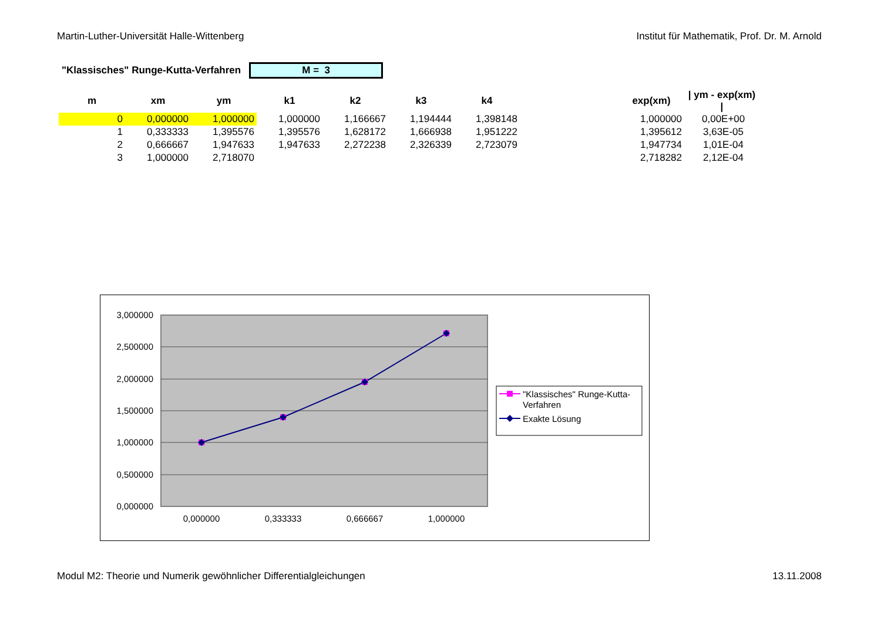Martin-Luther-Universität Halle-Wittenberg Institut für Mathematik, Prof. Dr. M. Arnold
"Klassisches" Runge-Kutta-Verfahren
M = 3
| m | xm | ym | k1 | k2 | k3 | k4 | | exp(xm) | / ym - exp(xm) / |
| --- | --- | --- | --- | --- | --- | --- | --- | --- | --- |
| 0 | 0,000000 | 1,000000 | 1,000000 | 1,166667 | 1,194444 | 1,398148 | | 1,000000 | 0,00E+00 |
| 1 | 0,333333 | 1,395576 | 1,395576 | 1,628172 | 1,666938 | 1,951222 | | 1,395612 | 3,63E-05 |
| 2 | 0,666667 | 1,947633 | 1,947633 | 2,272238 | 2,326339 | 2,723079 | | 1,947734 | 1,01E-04 |
| 3 | 1,000000 | 2,718070 | | | | | | 2,718282 | 2,12E-04 |
3,000000
2,500000
2,000000
1,500000
1,000000
0,500000
0,000000
0,000000
0,333333
0,666667
1,000000
"Klassisches" Runge-Kutta-
Verfahren
Exakte Lösung
Modul M2: Theorie und Numerik gewöhnlicher Differentialgleichungen 13.11.2008